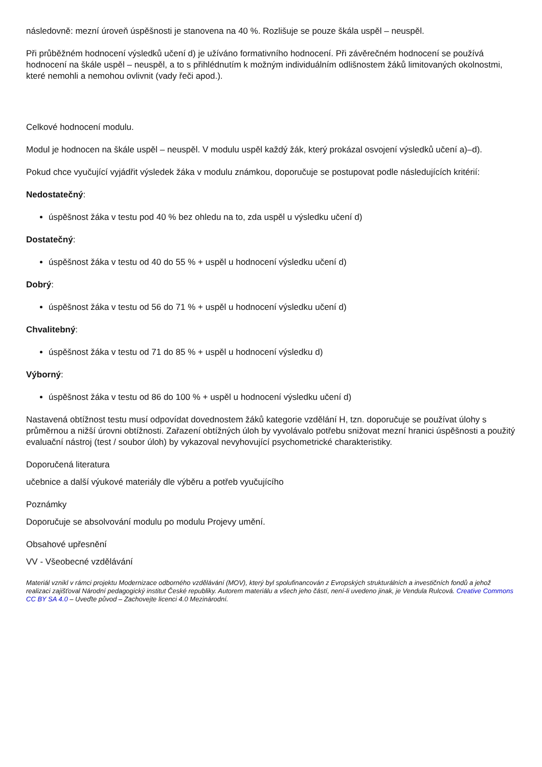následovně: mezní úroveň úspěšnosti je stanovena na 40 %. Rozlišuje se pouze škála uspěl – neuspěl.
Při průběžném hodnocení výsledků učení d) je užíváno formativního hodnocení. Při závěrečném hodnocení se používá hodnocení na škále uspěl – neuspěl, a to s přihlédnutím k možným individuálním odlišnostem žáků limitovaných okolnostmi, které nemohli a nemohou ovlivnit (vady řeči apod.).
Celkové hodnocení modulu.
Modul je hodnocen na škále uspěl – neuspěl. V modulu uspěl každý žák, který prokázal osvojení výsledků učení a)–d).
Pokud chce vyučující vyjádřit výsledek žáka v modulu známkou, doporučuje se postupovat podle následujících kritérií:
Nedostatečný:
úspěšnost žáka v testu pod 40 % bez ohledu na to, zda uspěl u výsledku učení d)
Dostatečný:
úspěšnost žáka v testu od 40 do 55 % + uspěl u hodnocení výsledku učení d)
Dobrý:
úspěšnost žáka v testu od 56 do 71 % + uspěl u hodnocení výsledku učení d)
Chvalitebný:
úspěšnost žáka v testu od 71 do 85 % + uspěl u hodnocení výsledku d)
Výborný:
úspěšnost žáka v testu od 86 do 100 % + uspěl u hodnocení výsledku učení d)
Nastavená obtížnost testu musí odpovídat dovednostem žáků kategorie vzdělání H, tzn. doporučuje se používat úlohy s průměrnou a nižší úrovni obtížnosti. Zařazení obtížných úloh by vyvolávalo potřebu snižovat mezní hranici úspěšnosti a použitý evaluační nástroj (test / soubor úloh) by vykazoval nevyhovující psychometrické charakteristiky.
Doporučená literatura
učebnice a další výukové materiály dle výběru a potřeb vyučujícího
Poznámky
Doporučuje se absolvování modulu po modulu Projevy umění.
Obsahové upřesnění
VV - Všeobecné vzdělávání
Materiál vznikl v rámci projektu Modernizace odborného vzdělávání (MOV), který byl spolufinancován z Evropských strukturálních a investičních fondů a jehož realizaci zajišťoval Národní pedagogický institut České republiky. Autorem materiálu a všech jeho částí, není-li uvedeno jinak, je Vendula Rulcová. Creative Commons CC BY SA 4.0 – Uveďte původ – Zachovejte licenci 4.0 Mezinárodní.